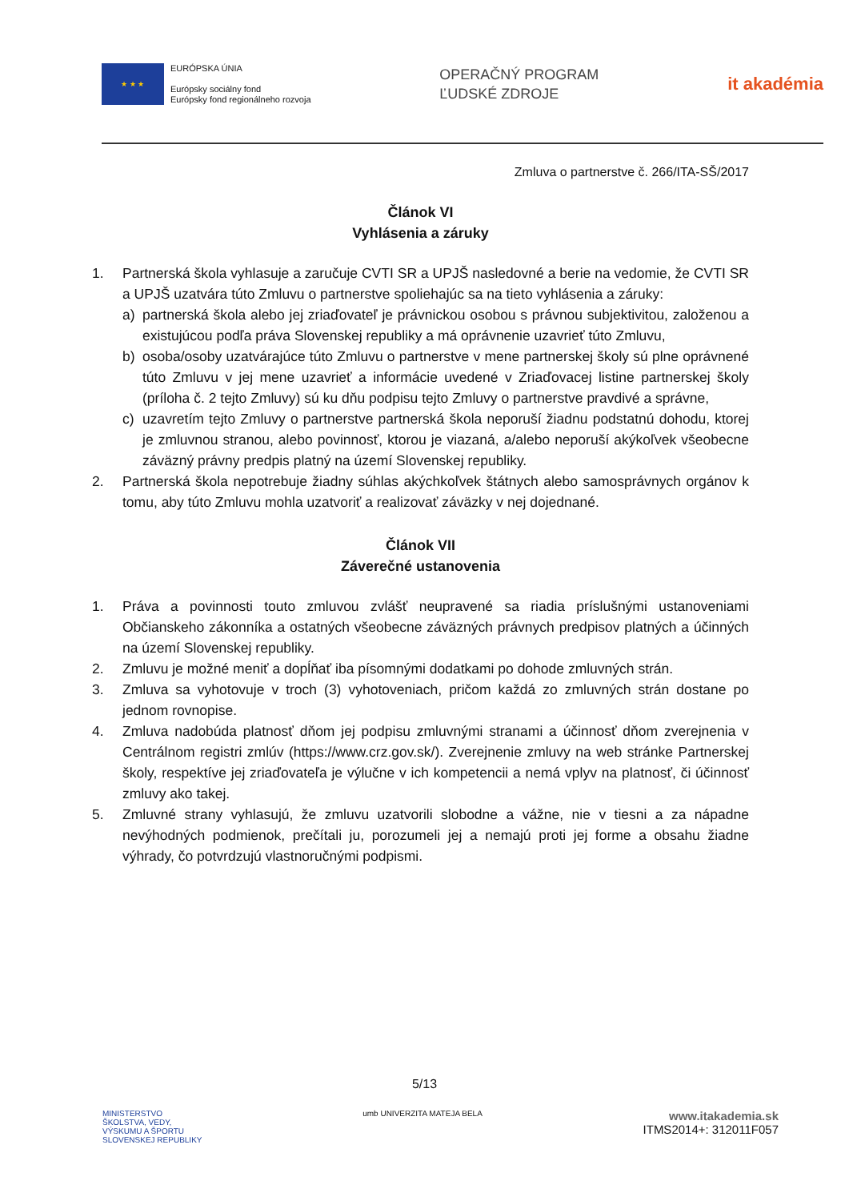★ ★ ★
EURÓPSKA ÚNIA
Európsky sociálny fond
Európsky fond regionálneho rozvoja
OPERAČNÝ PROGRAM
ĽUDSKÉ ZDROJE
it akadémia
Zmluva o partnerstve č. 266/ITA-SŠ/2017
Článok VI
Vyhlásenia a záruky
1. Partnerská škola vyhlasuje a zaručuje CVTI SR a UPJŠ nasledovné a berie na vedomie, že CVTI SR a UPJŠ uzatvára túto Zmluvu o partnerstve spoliehajúc sa na tieto vyhlásenia a záruky:
a) partnerská škola alebo jej zriaďovateľ je právnickou osobou s právnou subjektivitou, založenou a existujúcou podľa práva Slovenskej republiky a má oprávnenie uzavrieť túto Zmluvu,
b) osoba/osoby uzatvárajúce túto Zmluvu o partnerstve v mene partnerskej školy sú plne oprávnené túto Zmluvu v jej mene uzavrieť a informácie uvedené v Zriaďovacej listine partnerskej školy (príloha č. 2 tejto Zmluvy) sú ku dňu podpisu tejto Zmluvy o partnerstve pravdivé a správne,
c) uzavretím tejto Zmluvy o partnerstve partnerská škola neporuší žiadnu podstatnú dohodu, ktorej je zmluvnou stranou, alebo povinnosť, ktorou je viazaná, a/alebo neporuší akýkoľvek všeobecne záväzný právny predpis platný na území Slovenskej republiky.
2. Partnerská škola nepotrebuje žiadny súhlas akýchkoľvek štátnych alebo samosprávnych orgánov k tomu, aby túto Zmluvu mohla uzatvoriť a realizovať záväzky v nej dojednané.
Článok VII
Záverečné ustanovenia
1. Práva a povinnosti touto zmluvou zvlášť neupravené sa riadia príslušnými ustanoveniami Občianskeho zákonníka a ostatných všeobecne záväzných právnych predpisov platných a účinných na území Slovenskej republiky.
2. Zmluvu je možné meniť a dopĺňať iba písomnými dodatkami po dohode zmluvných strán.
3. Zmluva sa vyhotovuje v troch (3) vyhotoveniach, pričom každá zo zmluvných strán dostane po jednom rovnopise.
4. Zmluva nadobúda platnosť dňom jej podpisu zmluvnými stranami a účinnosť dňom zverejnenia v Centrálnom registri zmlúv (https://www.crz.gov.sk/). Zverejnenie zmluvy na web stránke Partnerskej školy, respektíve jej zriaďovateľa je výlučne v ich kompetencii a nemá vplyv na platnosť, či účinnosť zmluvy ako takej.
5. Zmluvné strany vyhlasujú, že zmluvu uzatvorili slobodne a vážne, nie v tiesni a za nápadne nevýhodných podmienok, prečítali ju, porozumeli jej a nemajú proti jej forme a obsahu žiadne výhrady, čo potvrdzujú vlastnoručnými podpismi.
5/13
MINISTERSTVO
ŠKOLSTVA, VEDY,
VÝSKUMU A ŠPORTU
SLOVENSKEJ REPUBLIKY
umb UNIVERZITA MATEJA BELA
www.itakademia.sk
ITMS2014+: 312011F057